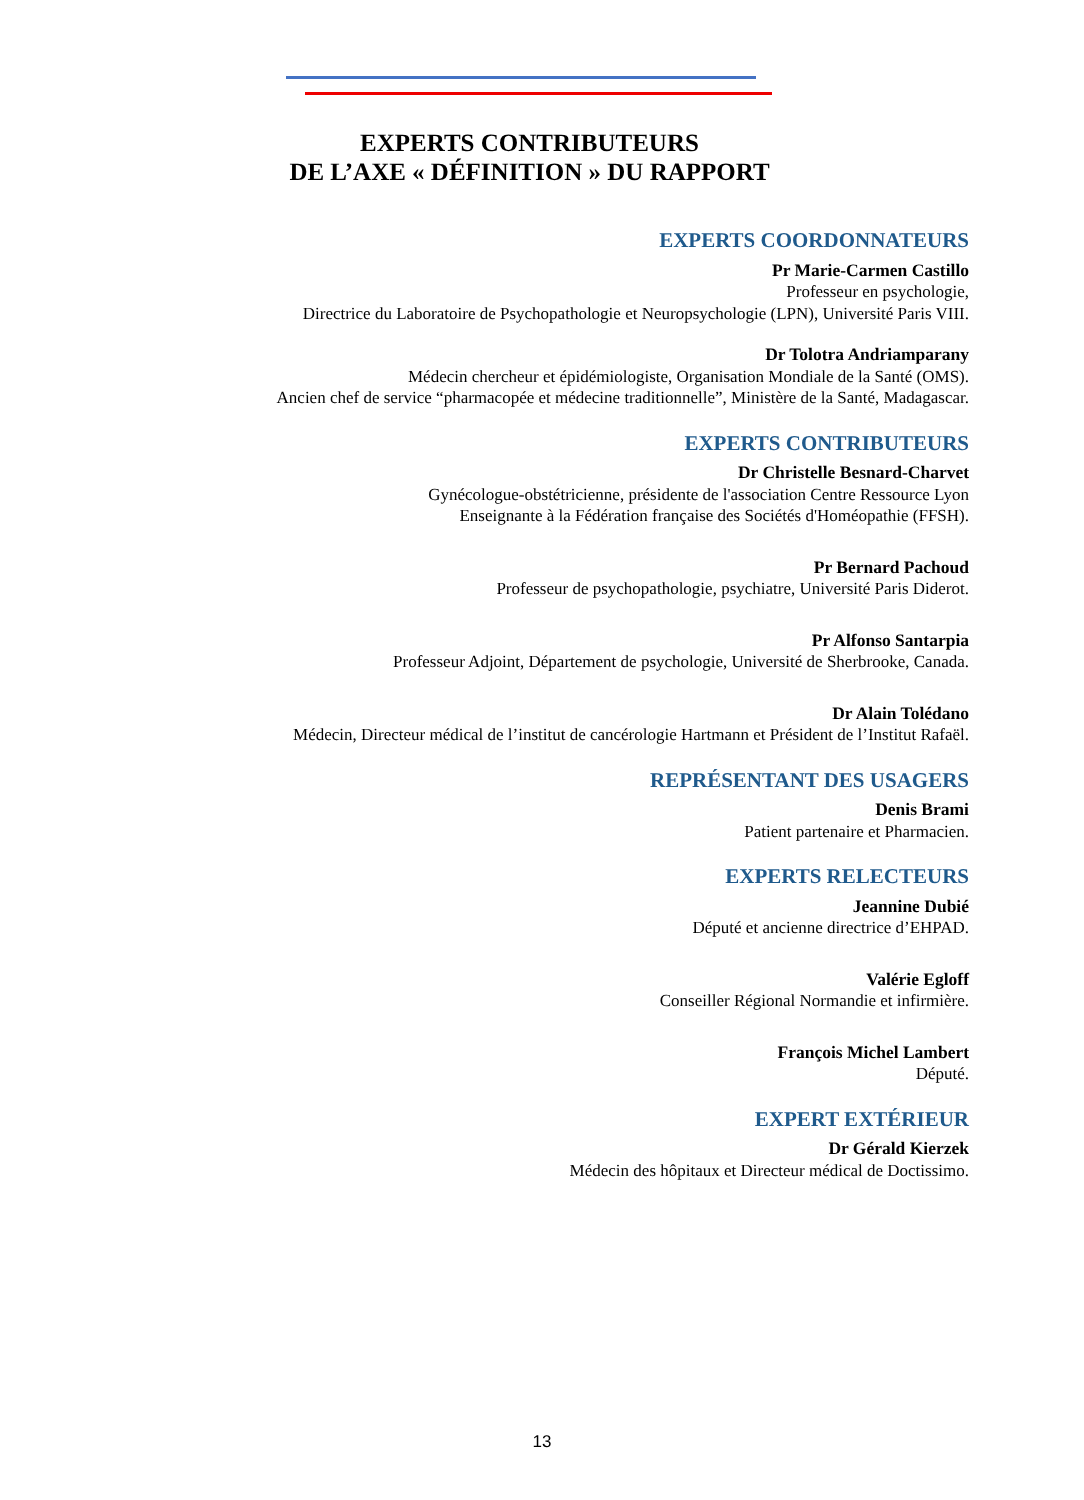EXPERTS CONTRIBUTEURS
DE L’AXE « DÉFINITION » DU RAPPORT
EXPERTS COORDONNATEURS
Pr Marie-Carmen Castillo
Professeur en psychologie,
Directrice du Laboratoire de Psychopathologie et Neuropsychologie (LPN), Université Paris VIII.
Dr Tolotra Andriamparany
Médecin chercheur et épidémiologiste, Organisation Mondiale de la Santé (OMS).
Ancien chef de service “pharmacopée et médecine traditionnelle”, Ministère de la Santé, Madagascar.
EXPERTS CONTRIBUTEURS
Dr Christelle Besnard-Charvet
Gynécologue-obstétricienne, présidente de l'association Centre Ressource Lyon
Enseignante à la Fédération française des Sociétés d'Homéopathie (FFSH).
Pr Bernard Pachoud
Professeur de psychopathologie, psychiatre, Université Paris Diderot.
Pr Alfonso Santarpia
Professeur Adjoint, Département de psychologie, Université de Sherbrooke, Canada.
Dr Alain Tolédano
Médecin, Directeur médical de l’institut de cancérologie Hartmann et Président de l’Institut Rafaël.
REPRÉSENTANT DES USAGERS
Denis Brami
Patient partenaire et Pharmacien.
EXPERTS RELECTEURS
Jeannine Dubié
Député et ancienne directrice d’EHPAD.
Valérie Egloff
Conseiller Régional Normandie et infirmière.
François Michel Lambert
Député.
EXPERT EXTÉRIEUR
Dr Gérald Kierzek
Médecin des hôpitaux et Directeur médical de Doctissimo.
13